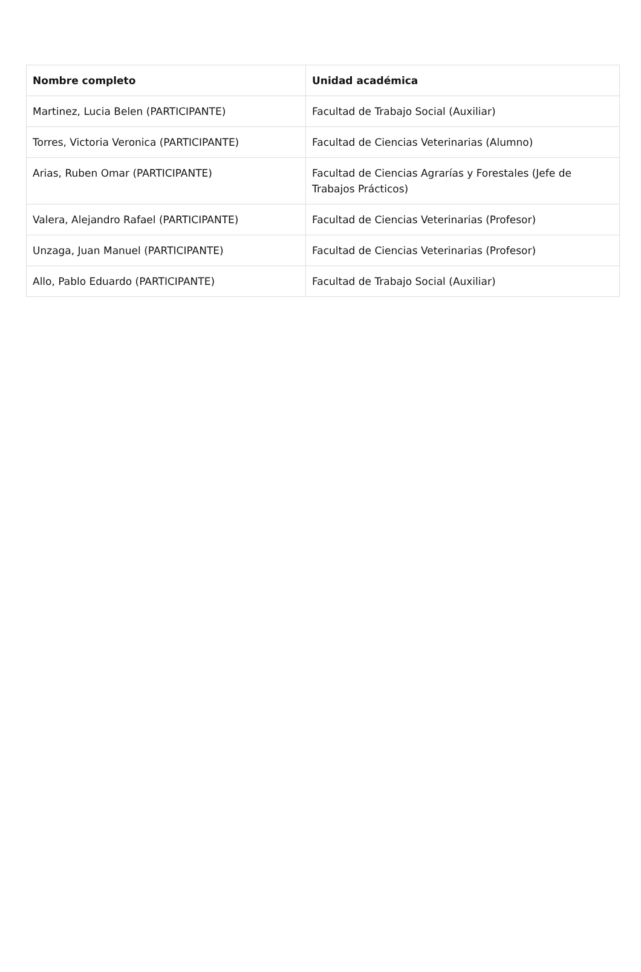| Nombre completo | Unidad académica |
| --- | --- |
| Martinez, Lucia Belen (PARTICIPANTE) | Facultad de Trabajo Social (Auxiliar) |
| Torres, Victoria Veronica (PARTICIPANTE) | Facultad de Ciencias Veterinarias (Alumno) |
| Arias, Ruben Omar (PARTICIPANTE) | Facultad de Ciencias Agrarías y Forestales (Jefe de Trabajos Prácticos) |
| Valera, Alejandro Rafael (PARTICIPANTE) | Facultad de Ciencias Veterinarias (Profesor) |
| Unzaga, Juan Manuel (PARTICIPANTE) | Facultad de Ciencias Veterinarias (Profesor) |
| Allo, Pablo Eduardo (PARTICIPANTE) | Facultad de Trabajo Social (Auxiliar) |